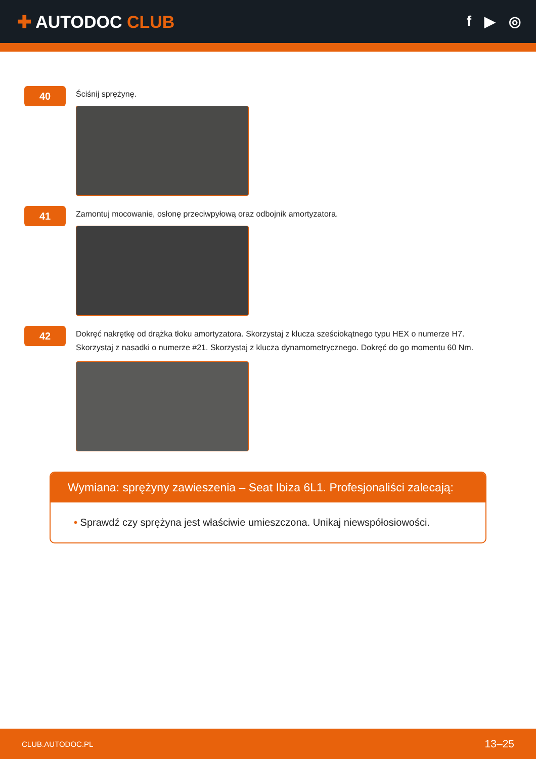✚ AUTODOC CLUB
f ▶ ◎
40
Ściśnij sprężynę.
41
Zamontuj mocowanie, osłonę przeciwpyłową oraz odbojnik amortyzatora.
42
Dokręć nakrętkę od drążka tłoku amortyzatora. Skorzystaj z klucza sześciokątnego typu HEX o numerze H7.
Skorzystaj z nasadki o numerze #21. Skorzystaj z klucza dynamometrycznego. Dokręć do go momentu 60 Nm.
Wymiana: sprężyny zawieszenia – Seat Ibiza 6L1. Profesjonaliści zalecają:
• Sprawdź czy sprężyna jest właściwie umieszczona. Unikaj niewspółosiowości.
CLUB.AUTODOC.PL 13–25